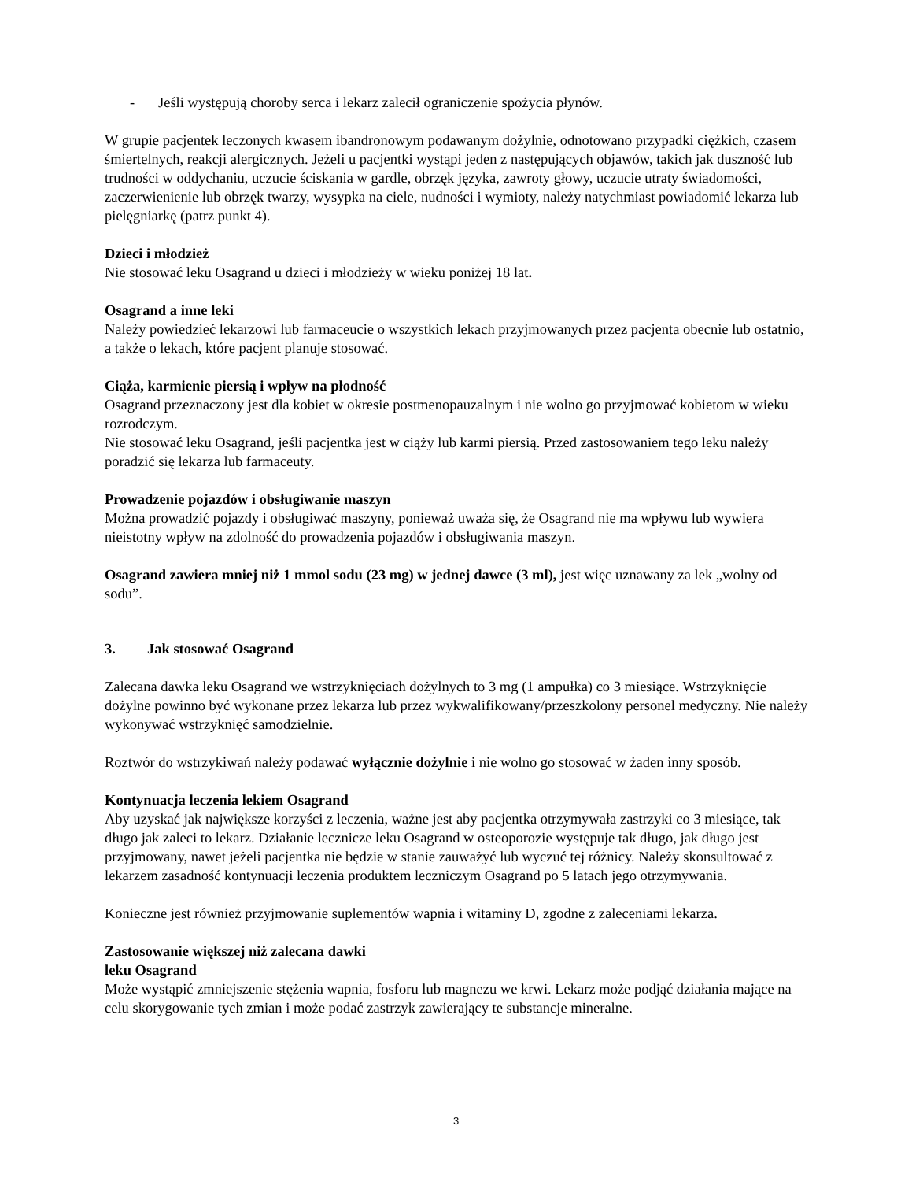- Jeśli występują choroby serca i lekarz zalecił ograniczenie spożycia płynów.
W grupie pacjentek leczonych kwasem ibandronowym podawanym dożylnie, odnotowano przypadki ciężkich, czasem śmiertelnych, reakcji alergicznych. Jeżeli u pacjentki wystąpi jeden z następujących objawów, takich jak duszność lub trudności w oddychaniu, uczucie ściskania w gardle, obrzęk języka, zawroty głowy, uczucie utraty świadomości, zaczerwienienie lub obrzęk twarzy, wysypka na ciele, nudności i wymioty, należy natychmiast powiadomić lekarza lub pielęgniarkę (patrz punkt 4).
Dzieci i młodzież
Nie stosować leku Osagrand u dzieci i młodzieży w wieku poniżej 18 lat.
Osagrand a inne leki
Należy powiedzieć lekarzowi lub farmaceucie o wszystkich lekach przyjmowanych przez pacjenta obecnie lub ostatnio, a także o lekach, które pacjent planuje stosować.
Ciąża, karmienie piersią i wpływ na płodność
Osagrand przeznaczony jest dla kobiet w okresie postmenopauzalnym i nie wolno go przyjmować kobietom w wieku rozrodczym.
Nie stosować leku Osagrand, jeśli pacjentka jest w ciąży lub karmi piersią. Przed zastosowaniem tego leku należy poradzić się lekarza lub farmaceuty.
Prowadzenie pojazdów i obsługiwanie maszyn
Można prowadzić pojazdy i obsługiwać maszyny, ponieważ uważa się, że Osagrand nie ma wpływu lub wywiera nieistotny wpływ na zdolność do prowadzenia pojazdów i obsługiwania maszyn.
Osagrand zawiera mniej niż 1 mmol sodu (23 mg) w jednej dawce (3 ml), jest więc uznawany za lek „wolny od sodu”.
3. Jak stosować Osagrand
Zalecana dawka leku Osagrand we wstrzyknięciach dożylnych to 3 mg (1 ampułka) co 3 miesiące. Wstrzyknięcie dożylne powinno być wykonane przez lekarza lub przez wykwalifikowany/przeszkolony personel medyczny. Nie należy wykonywać wstrzyknięć samodzielnie.
Roztwór do wstrzykiwań należy podawać wyłącznie dożylnie i nie wolno go stosować w żaden inny sposób.
Kontynuacja leczenia lekiem Osagrand
Aby uzyskać jak największe korzyści z leczenia, ważne jest aby pacjentka otrzymywała zastrzyki co 3 miesiące, tak długo jak zaleci to lekarz. Działanie lecznicze leku Osagrand w osteoporozie występuje tak długo, jak długo jest przyjmowany, nawet jeżeli pacjentka nie będzie w stanie zauważyć lub wyczuć tej różnicy. Należy skonsultować z lekarzem zasadność kontynuacji leczenia produktem leczniczym Osagrand po 5 latach jego otrzymywania.
Konieczne jest również przyjmowanie suplementów wapnia i witaminy D, zgodne z zaleceniami lekarza.
Zastosowanie większej niż zalecana dawki
leku Osagrand
Może wystąpić zmniejszenie stężenia wapnia, fosforu lub magnezu we krwi. Lekarz może podjąć działania mające na celu skorygowanie tych zmian i może podać zastrzyk zawierający te substancje mineralne.
3